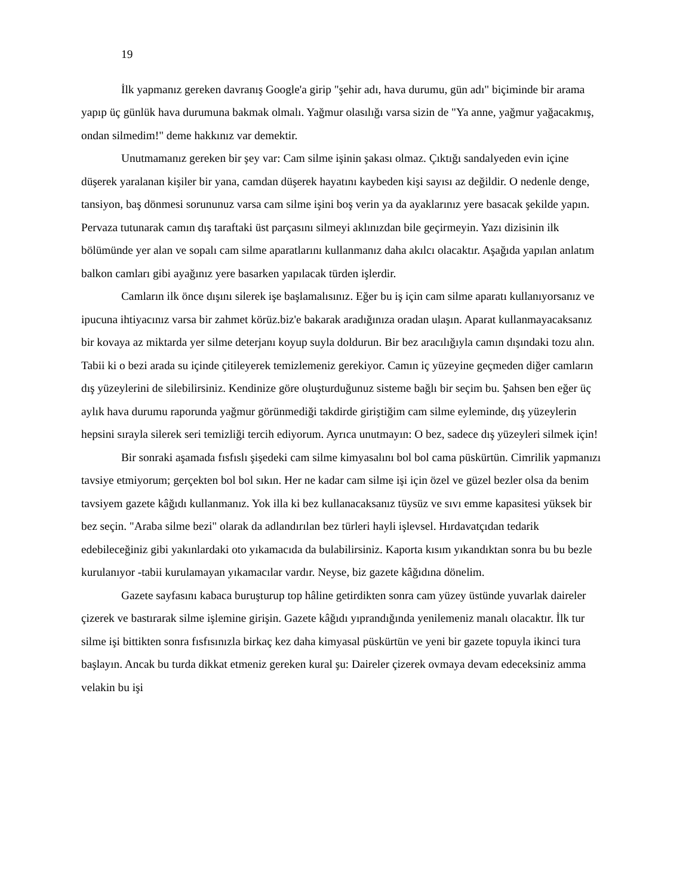19
İlk yapmanız gereken davranış Google'a girip "şehir adı, hava durumu, gün adı" biçiminde bir arama yapıp üç günlük hava durumuna bakmak olmalı. Yağmur olasılığı varsa sizin de "Ya anne, yağmur yağacakmış, ondan silmedim!" deme hakkınız var demektir.
Unutmamanız gereken bir şey var: Cam silme işinin şakası olmaz. Çıktığı sandalyeden evin içine düşerek yaralanan kişiler bir yana, camdan düşerek hayatını kaybeden kişi sayısı az değildir. O nedenle denge, tansiyon, baş dönmesi sorununuz varsa cam silme işini boş verin ya da ayaklarınız yere basacak şekilde yapın. Pervaza tutunarak camın dış taraftaki üst parçasını silmeyi aklınızdan bile geçirmeyin. Yazı dizisinin ilk bölümünde yer alan ve sopalı cam silme aparatlarını kullanmanız daha akılcı olacaktır. Aşağıda yapılan anlatım balkon camları gibi ayağınız yere basarken yapılacak türden işlerdir.
Camların ilk önce dışını silerek işe başlamalısınız. Eğer bu iş için cam silme aparatı kullanıyorsanız ve ipucuna ihtiyacınız varsa bir zahmet körüz.biz'e bakarak aradığınıza oradan ulaşın. Aparat kullanmayacaksanız bir kovaya az miktarda yer silme deterjanı koyup suyla doldurun. Bir bez aracılığıyla camın dışındaki tozu alın. Tabii ki o bezi arada su içinde çitileyerek temizlemeniz gerekiyor. Camın iç yüzeyine geçmeden diğer camların dış yüzeylerini de silebilirsiniz. Kendinize göre oluşturduğunuz sisteme bağlı bir seçim bu. Şahsen ben eğer üç aylık hava durumu raporunda yağmur görünmediği takdirde giriştiğim cam silme eyleminde, dış yüzeylerin hepsini sırayla silerek seri temizliği tercih ediyorum. Ayrıca unutmayın: O bez, sadece dış yüzeyleri silmek için!
Bir sonraki aşamada fısfıslı şişedeki cam silme kimyasalını bol bol cama püskürtün. Cimrilik yapmanızı tavsiye etmiyorum; gerçekten bol bol sıkın. Her ne kadar cam silme işi için özel ve güzel bezler olsa da benim tavsiyem gazete kâğıdı kullanmanız. Yok illa ki bez kullanacaksanız tüysüz ve sıvı emme kapasitesi yüksek bir bez seçin. "Araba silme bezi" olarak da adlandırılan bez türleri hayli işlevsel. Hırdavatçıdan tedarik edebileceğiniz gibi yakınlardaki oto yıkamacıda da bulabilirsiniz. Kaporta kısım yıkandıktan sonra bu bu bezle kurulanıyor -tabii kurulamayan yıkamacılar vardır. Neyse, biz gazete kâğıdına dönelim.
Gazete sayfasını kabaca buruşturup top hâline getirdikten sonra cam yüzey üstünde yuvarlak daireler çizerek ve bastırarak silme işlemine girişin. Gazete kâğıdı yıprandığında yenilemeniz manalı olacaktır. İlk tur silme işi bittikten sonra fısfısınızla birkaç kez daha kimyasal püskürtün ve yeni bir gazete topuyla ikinci tura başlayın. Ancak bu turda dikkat etmeniz gereken kural şu: Daireler çizerek ovmaya devam edeceksiniz amma velakin bu işi